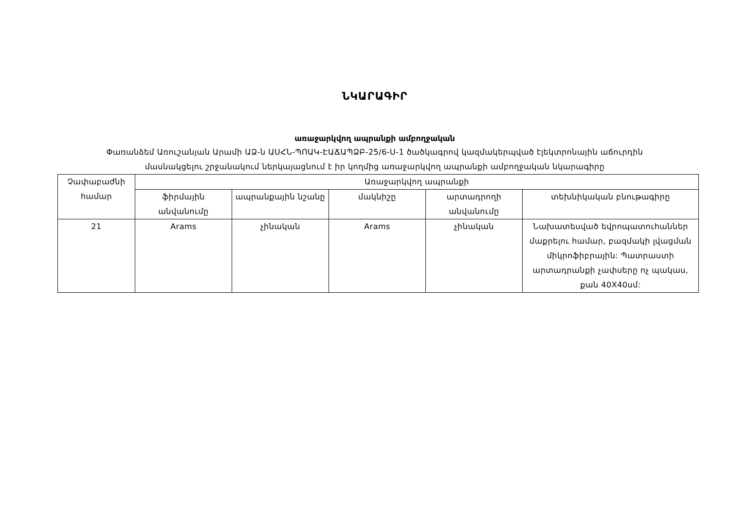ՆԿԱՐԱԳԻՐ
առաջարկվող ապրանքի ամբողջական
Փառանձեմ Առուշանյան Արամի ԱՁ-ն ԱՍՀՆ-ՊՈԱԿ-ԷԱՃԱՊՁԲ-25/6-Ս-1 ծածկագրով կազմակերպված էլեկտրոնային աճուրդին
մասնակցելու շրջանակում ներկայացնում է իր կողմից առաջարկվող ապրանքի ամբողջական նկարագիրը
| Չափաբաժնի համար | Առաջարկվող ապրանքի | | | | |
| --- | --- | --- | --- | --- | --- |
| | ֆիրմային անվանումը | ապրանքային նշանը | մակնիշը | արտադրողի անվանումը | տեխնիկական բնութագիրը |
| 21 | Arams | չինական | Arams | չինական | Նախատեսված եվրոպատուհաններ մաքրելու համար, բազմակի լվացման միկրոֆիբրային: Պատրաստի արտադրանքի չափսերը ոչ պակաս, քան 40X40սմ: |